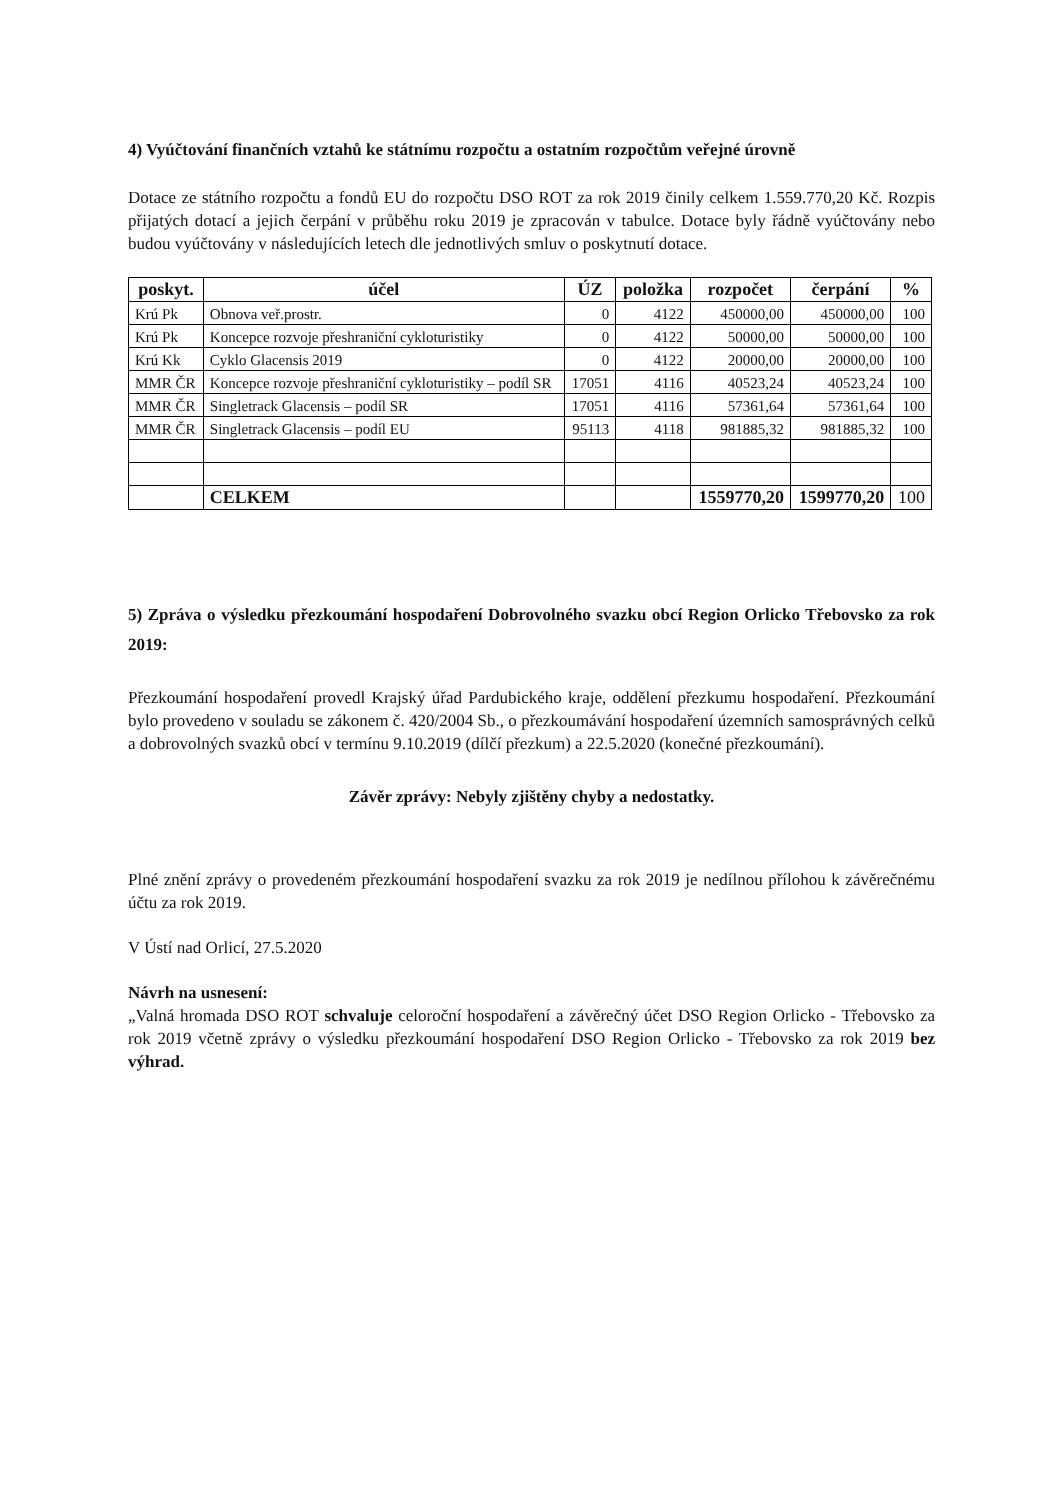4) Vyúčtování finančních vztahů ke státnímu rozpočtu a ostatním rozpočtům veřejné úrovně
Dotace ze státního rozpočtu a fondů EU do rozpočtu DSO ROT za rok 2019 činily celkem 1.559.770,20 Kč. Rozpis přijatých dotací a jejich čerpání v průběhu roku 2019 je zpracován v tabulce. Dotace byly řádně vyúčtovány nebo budou vyúčtovány v následujících letech dle jednotlivých smluv o poskytnutí dotace.
| poskyt. | účel | ÚZ | položka | rozpočet | čerpání | % |
| --- | --- | --- | --- | --- | --- | --- |
| Krú Pk | Obnova veř.prostr. | 0 | 4122 | 450000,00 | 450000,00 | 100 |
| Krú Pk | Koncepce rozvoje přeshraniční cykloturistiky | 0 | 4122 | 50000,00 | 50000,00 | 100 |
| Krú Kk | Cyklo Glacensis 2019 | 0 | 4122 | 20000,00 | 20000,00 | 100 |
| MMR ČR | Koncepce rozvoje přeshraniční cykloturistiky – podíl SR | 17051 | 4116 | 40523,24 | 40523,24 | 100 |
| MMR ČR | Singletrack Glacensis – podíl SR | 17051 | 4116 | 57361,64 | 57361,64 | 100 |
| MMR ČR | Singletrack Glacensis – podíl EU | 95113 | 4118 | 981885,32 | 981885,32 | 100 |
| | CELKEM | | | 1559770,20 | 1599770,20 | 100 |
5) Zpráva o výsledku přezkoumání hospodaření Dobrovolného svazku obcí Region Orlicko Třebovsko za rok 2019:
Přezkoumání hospodaření provedl Krajský úřad Pardubického kraje, oddělení přezkumu hospodaření. Přezkoumání bylo provedeno v souladu se zákonem č. 420/2004 Sb., o přezkoumávání hospodaření územních samosprávných celků a dobrovolných svazků obcí v termínu 9.10.2019 (dílčí přezkum) a 22.5.2020 (konečné přezkoumání).
Závěr zprávy: Nebyly zjištěny chyby a nedostatky.
Plné znění zprávy o provedeném přezkoumání hospodaření svazku za rok 2019 je nedílnou přílohou k závěrečnému účtu za rok 2019.
V Ústí nad Orlicí, 27.5.2020
Návrh na usnesení:
„Valná hromada DSO ROT schvaluje celoroční hospodaření a závěrečný účet DSO Region Orlicko - Třebovsko za rok 2019 včetně zprávy o výsledku přezkoumání hospodaření DSO Region Orlicko - Třebovsko za rok 2019 bez výhrad.